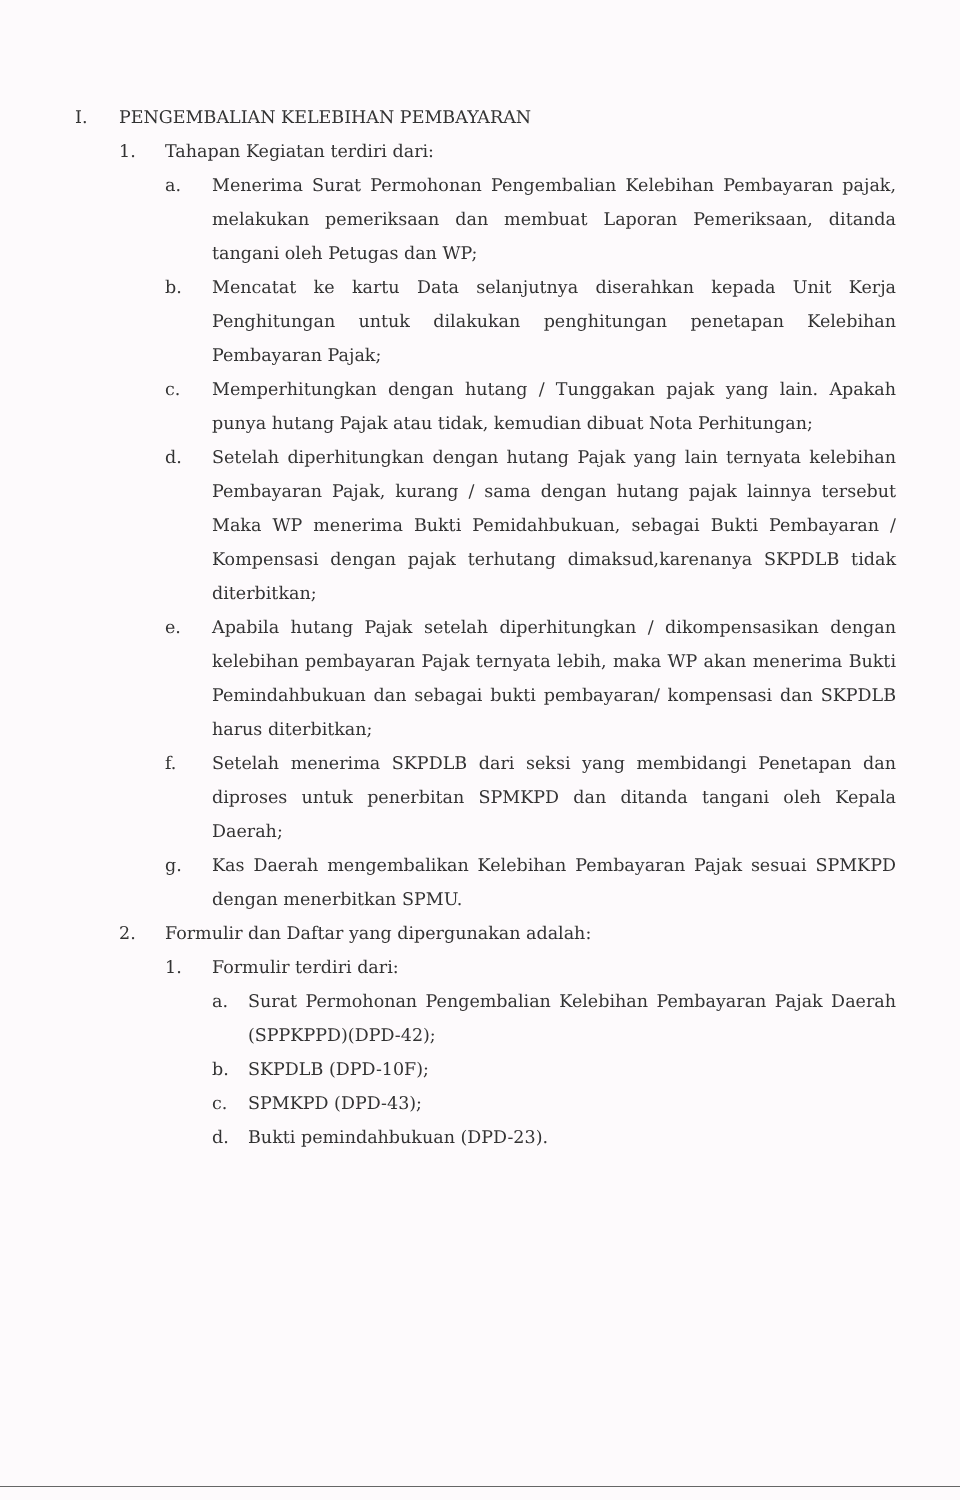I. PENGEMBALIAN KELEBIHAN PEMBAYARAN
1. Tahapan Kegiatan terdiri dari:
a. Menerima Surat Permohonan Pengembalian Kelebihan Pembayaran pajak, melakukan pemeriksaan dan membuat Laporan Pemeriksaan, ditanda tangani oleh Petugas dan WP;
b. Mencatat ke kartu Data selanjutnya diserahkan kepada Unit Kerja Penghitungan untuk dilakukan penghitungan penetapan Kelebihan Pembayaran Pajak;
c. Memperhitungkan dengan hutang / Tunggakan pajak yang lain. Apakah punya hutang Pajak atau tidak, kemudian dibuat Nota Perhitungan;
d. Setelah diperhitungkan dengan hutang Pajak yang lain ternyata kelebihan Pembayaran Pajak, kurang / sama dengan hutang pajak lainnya tersebut Maka WP menerima Bukti Pemidahbukuan, sebagai Bukti Pembayaran / Kompensasi dengan pajak terhutang dimaksud,karenanya SKPDLB tidak diterbitkan;
e. Apabila hutang Pajak setelah diperhitungkan / dikompensasikan dengan kelebihan pembayaran Pajak ternyata lebih, maka WP akan menerima Bukti Pemindahbukuan dan sebagai bukti pembayaran/ kompensasi dan SKPDLB harus diterbitkan;
f. Setelah menerima SKPDLB dari seksi yang membidangi Penetapan dan diproses untuk penerbitan SPMKPD dan ditanda tangani oleh Kepala Daerah;
g. Kas Daerah mengembalikan Kelebihan Pembayaran Pajak sesuai SPMKPD dengan menerbitkan SPMU.
2. Formulir dan Daftar yang dipergunakan adalah:
1. Formulir terdiri dari:
a. Surat Permohonan Pengembalian Kelebihan Pembayaran Pajak Daerah (SPPKPPD)(DPD-42);
b. SKPDLB (DPD-10F);
c. SPMKPD (DPD-43);
d. Bukti pemindahbukuan (DPD-23).